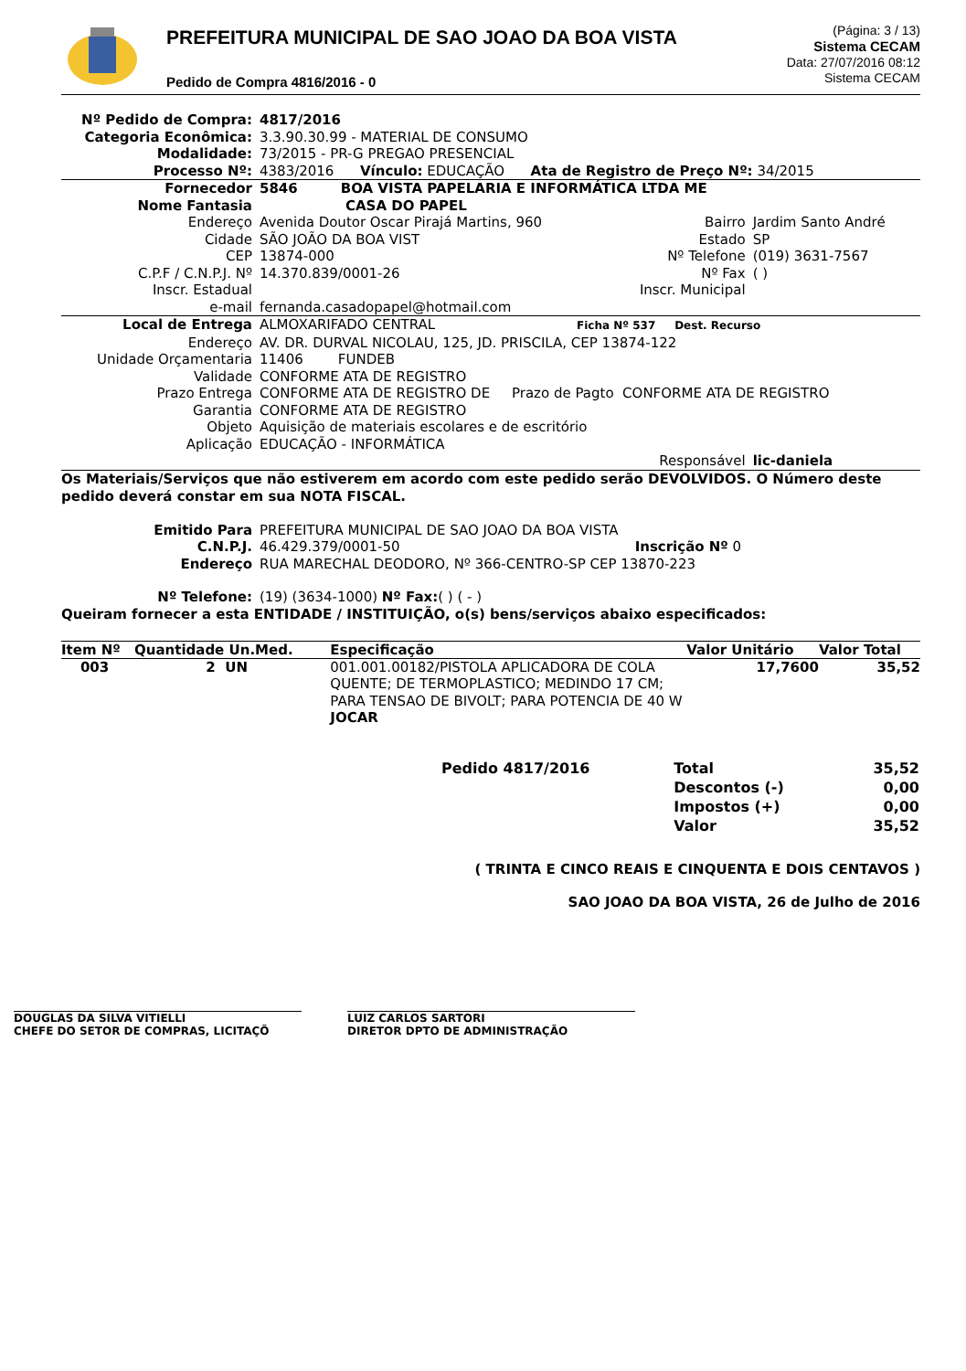PREFEITURA MUNICIPAL DE SAO JOAO DA BOA VISTA
Pedido de Compra 4816/2016 - 0
(Página: 3 / 13)
Sistema CECAM
Data: 27/07/2016 08:12
Sistema CECAM
| Nº Pedido de Compra: | 4817/2016 | | |
| Categoria Econômica: | 3.3.90.30.99 - MATERIAL DE CONSUMO | | |
| Modalidade: | 73/2015 - PR-G PREGAO PRESENCIAL | | |
| Processo Nº: | 4383/2016 Vínculo: EDUCAÇÃO Ata de Registro de Preço Nº: 34/2015 | | |
| Fornecedor | 5846 BOA VISTA PAPELARIA E INFORMÁTICA LTDA ME | | |
| Nome Fantasia | CASA DO PAPEL | | |
| Endereço | Avenida Doutor Oscar Pirajá Martins, 960 | Bairro | Jardim Santo André |
| Cidade | SÃO JOÃO DA BOA VIST | Estado | SP |
| CEP | 13874-000 | Nº Telefone | (019) 3631-7567 |
| C.P.F / C.N.P.J. Nº | 14.370.839/0001-26 | Nº Fax | ( ) |
| Inscr. Estadual | | Inscr. Municipal | |
| e-mail | fernanda.casadopapel@hotmail.com | | |
| Local de Entrega | ALMOXARIFADO CENTRAL Ficha Nº 537 Dest. Recurso | | |
| Endereço | AV. DR. DURVAL NICOLAU, 125, JD. PRISCILA, CEP 13874-122 | | |
| Unidade Orçamentaria | 11406 FUNDEB | | |
| Validade | CONFORME ATA DE REGISTRO | | |
| Prazo Entrega | CONFORME ATA DE REGISTRO DE Prazo de Pagto CONFORME ATA DE REGISTRO | | |
| Garantia | CONFORME ATA DE REGISTRO | | |
| Objeto | Aquisição de materiais escolares e de escritório | | |
| Aplicação | EDUCAÇÃO - INFORMÁTICA | | |
| | | Responsável | lic-daniela |
Os Materiais/Serviços que não estiverem em acordo com este pedido serão DEVOLVIDOS. O Número deste pedido deverá constar em sua NOTA FISCAL.
| Emitido Para | PREFEITURA MUNICIPAL DE SAO JOAO DA BOA VISTA | |
| C.N.P.J. | 46.429.379/0001-50 | Inscrição Nº 0 |
| Endereço | RUA MARECHAL DEODORO, Nº 366-CENTRO-SP CEP 13870-223 | |
| Nº Telefone: | (19) (3634-1000) Nº Fax: ( ) ( - ) | |
Queiram fornecer a esta ENTIDADE / INSTITUIÇÃO, o(s) bens/serviços abaixo especificados:
| Item Nº | Quantidade Un.Med. | Especificação | Valor Unitário | Valor Total |
| --- | --- | --- | --- | --- |
| 003 | 2 UN | 001.001.00182/PISTOLA APLICADORA DE COLA QUENTE; DE TERMOPLASTICO; MEDINDO 17 CM; PARA TENSAO DE BIVOLT; PARA POTENCIA DE 40 W JOCAR | 17,7600 | 35,52 |
| Pedido 4817/2016 | Total | 35,52 |
| | Descontos (-) | 0,00 |
| | Impostos (+) | 0,00 |
| | Valor | 35,52 |
( TRINTA E CINCO REAIS E CINQUENTA E DOIS CENTAVOS )
SAO JOAO DA BOA VISTA, 26 de Julho de 2016
DOUGLAS DA SILVA VITIELLI
CHEFE DO SETOR DE COMPRAS, LICITAÇÕ
LUIZ CARLOS SARTORI
DIRETOR DPTO DE ADMINISTRAÇÃO